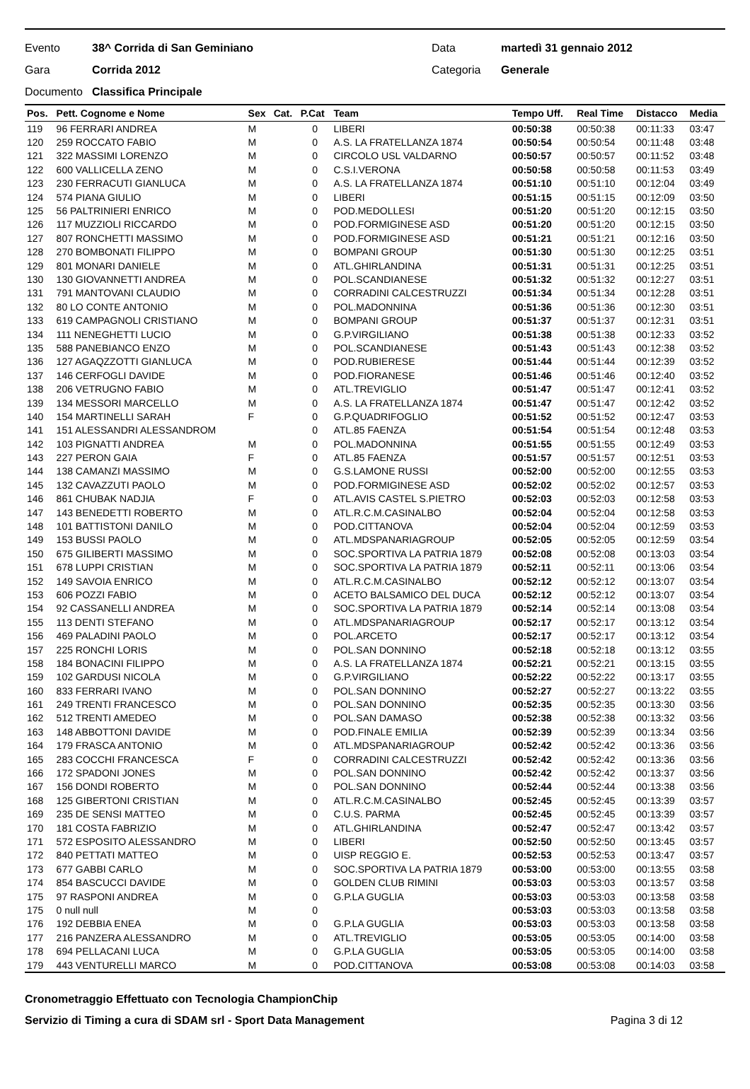Evento 38^ Corrida di San Geminiano Data martedì 31 gennaio 2012
Gara Corrida 2012 Categoria Generale
Documento Classifica Principale
| Pos. | Pett. Cognome e Nome | Sex | Cat. | P.Cat | Team | Tempo Uff. | Real Time | Distacco | Media |
| --- | --- | --- | --- | --- | --- | --- | --- | --- | --- |
| 119 | 96 FERRARI ANDREA | M | | 0 | LIBERI | 00:50:38 | 00:50:38 | 00:11:33 | 03:47 |
| 120 | 259 ROCCATO FABIO | M | | 0 | A.S. LA FRATELLANZA 1874 | 00:50:54 | 00:50:54 | 00:11:48 | 03:48 |
| 121 | 322 MASSIMI LORENZO | M | | 0 | CIRCOLO USL VALDARNO | 00:50:57 | 00:50:57 | 00:11:52 | 03:48 |
| 122 | 600 VALLICELLA ZENO | M | | 0 | C.S.I.VERONA | 00:50:58 | 00:50:58 | 00:11:53 | 03:49 |
| 123 | 230 FERRACUTI GIANLUCA | M | | 0 | A.S. LA FRATELLANZA 1874 | 00:51:10 | 00:51:10 | 00:12:04 | 03:49 |
| 124 | 574 PIANA GIULIO | M | | 0 | LIBERI | 00:51:15 | 00:51:15 | 00:12:09 | 03:50 |
| 125 | 56 PALTRINIERI ENRICO | M | | 0 | POD.MEDOLLESI | 00:51:20 | 00:51:20 | 00:12:15 | 03:50 |
| 126 | 117 MUZZIOLI RICCARDO | M | | 0 | POD.FORMIGINESE ASD | 00:51:20 | 00:51:20 | 00:12:15 | 03:50 |
| 127 | 807 RONCHETTI MASSIMO | M | | 0 | POD.FORMIGINESE ASD | 00:51:21 | 00:51:21 | 00:12:16 | 03:50 |
| 128 | 270 BOMBONATI FILIPPO | M | | 0 | BOMPANI GROUP | 00:51:30 | 00:51:30 | 00:12:25 | 03:51 |
| 129 | 801 MONARI DANIELE | M | | 0 | ATL.GHIRLANDINA | 00:51:31 | 00:51:31 | 00:12:25 | 03:51 |
| 130 | 130 GIOVANNETTI ANDREA | M | | 0 | POL.SCANDIANESE | 00:51:32 | 00:51:32 | 00:12:27 | 03:51 |
| 131 | 791 MANTOVANI CLAUDIO | M | | 0 | CORRADINI CALCESTRUZZI | 00:51:34 | 00:51:34 | 00:12:28 | 03:51 |
| 132 | 80 LO CONTE ANTONIO | M | | 0 | POL.MADONNINA | 00:51:36 | 00:51:36 | 00:12:30 | 03:51 |
| 133 | 619 CAMPAGNOLI CRISTIANO | M | | 0 | BOMPANI GROUP | 00:51:37 | 00:51:37 | 00:12:31 | 03:51 |
| 134 | 111 NENEGHETTI LUCIO | M | | 0 | G.P.VIRGILIANO | 00:51:38 | 00:51:38 | 00:12:33 | 03:52 |
| 135 | 588 PANEBIANCO ENZO | M | | 0 | POL.SCANDIANESE | 00:51:43 | 00:51:43 | 00:12:38 | 03:52 |
| 136 | 127 AGAQZZOTTI GIANLUCA | M | | 0 | POD.RUBIERESE | 00:51:44 | 00:51:44 | 00:12:39 | 03:52 |
| 137 | 146 CERFOGLI DAVIDE | M | | 0 | POD.FIORANESE | 00:51:46 | 00:51:46 | 00:12:40 | 03:52 |
| 138 | 206 VETRUGNO FABIO | M | | 0 | ATL.TREVIGLIO | 00:51:47 | 00:51:47 | 00:12:41 | 03:52 |
| 139 | 134 MESSORI MARCELLO | M | | 0 | A.S. LA FRATELLANZA 1874 | 00:51:47 | 00:51:47 | 00:12:42 | 03:52 |
| 140 | 154 MARTINELLI SARAH | F | | 0 | G.P.QUADRIFOGLIO | 00:51:52 | 00:51:52 | 00:12:47 | 03:53 |
| 141 | 151 ALESSANDRI ALESSANDROM | | | 0 | ATL.85 FAENZA | 00:51:54 | 00:51:54 | 00:12:48 | 03:53 |
| 142 | 103 PIGNATTI ANDREA | M | | 0 | POL.MADONNINA | 00:51:55 | 00:51:55 | 00:12:49 | 03:53 |
| 143 | 227 PERON GAIA | F | | 0 | ATL.85 FAENZA | 00:51:57 | 00:51:57 | 00:12:51 | 03:53 |
| 144 | 138 CAMANZI MASSIMO | M | | 0 | G.S.LAMONE RUSSI | 00:52:00 | 00:52:00 | 00:12:55 | 03:53 |
| 145 | 132 CAVAZZUTI PAOLO | M | | 0 | POD.FORMIGINESE ASD | 00:52:02 | 00:52:02 | 00:12:57 | 03:53 |
| 146 | 861 CHUBAK NADJIA | F | | 0 | ATL.AVIS CASTEL S.PIETRO | 00:52:03 | 00:52:03 | 00:12:58 | 03:53 |
| 147 | 143 BENEDETTI ROBERTO | M | | 0 | ATL.R.C.M.CASINALBO | 00:52:04 | 00:52:04 | 00:12:58 | 03:53 |
| 148 | 101 BATTISTONI DANILO | M | | 0 | POD.CITTANOVA | 00:52:04 | 00:52:04 | 00:12:59 | 03:53 |
| 149 | 153 BUSSI PAOLO | M | | 0 | ATL.MDSPANARIAGROUP | 00:52:05 | 00:52:05 | 00:12:59 | 03:54 |
| 150 | 675 GILIBERTI MASSIMO | M | | 0 | SOC.SPORTIVA LA PATRIA 1879 | 00:52:08 | 00:52:08 | 00:13:03 | 03:54 |
| 151 | 678 LUPPI CRISTIAN | M | | 0 | SOC.SPORTIVA LA PATRIA 1879 | 00:52:11 | 00:52:11 | 00:13:06 | 03:54 |
| 152 | 149 SAVOIA ENRICO | M | | 0 | ATL.R.C.M.CASINALBO | 00:52:12 | 00:52:12 | 00:13:07 | 03:54 |
| 153 | 606 POZZI FABIO | M | | 0 | ACETO BALSAMICO DEL DUCA | 00:52:12 | 00:52:12 | 00:13:07 | 03:54 |
| 154 | 92 CASSANELLI ANDREA | M | | 0 | SOC.SPORTIVA LA PATRIA 1879 | 00:52:14 | 00:52:14 | 00:13:08 | 03:54 |
| 155 | 113 DENTI STEFANO | M | | 0 | ATL.MDSPANARIAGROUP | 00:52:17 | 00:52:17 | 00:13:12 | 03:54 |
| 156 | 469 PALADINI PAOLO | M | | 0 | POL.ARCETO | 00:52:17 | 00:52:17 | 00:13:12 | 03:54 |
| 157 | 225 RONCHI LORIS | M | | 0 | POL.SAN DONNINO | 00:52:18 | 00:52:18 | 00:13:12 | 03:55 |
| 158 | 184 BONACINI FILIPPO | M | | 0 | A.S. LA FRATELLANZA 1874 | 00:52:21 | 00:52:21 | 00:13:15 | 03:55 |
| 159 | 102 GARDUSI NICOLA | M | | 0 | G.P.VIRGILIANO | 00:52:22 | 00:52:22 | 00:13:17 | 03:55 |
| 160 | 833 FERRARI IVANO | M | | 0 | POL.SAN DONNINO | 00:52:27 | 00:52:27 | 00:13:22 | 03:55 |
| 161 | 249 TRENTI FRANCESCO | M | | 0 | POL.SAN DONNINO | 00:52:35 | 00:52:35 | 00:13:30 | 03:56 |
| 162 | 512 TRENTI AMEDEO | M | | 0 | POL.SAN DAMASO | 00:52:38 | 00:52:38 | 00:13:32 | 03:56 |
| 163 | 148 ABBOTTONI DAVIDE | M | | 0 | POD.FINALE EMILIA | 00:52:39 | 00:52:39 | 00:13:34 | 03:56 |
| 164 | 179 FRASCA ANTONIO | M | | 0 | ATL.MDSPANARIAGROUP | 00:52:42 | 00:52:42 | 00:13:36 | 03:56 |
| 165 | 283 COCCHI FRANCESCA | F | | 0 | CORRADINI CALCESTRUZZI | 00:52:42 | 00:52:42 | 00:13:36 | 03:56 |
| 166 | 172 SPADONI JONES | M | | 0 | POL.SAN DONNINO | 00:52:42 | 00:52:42 | 00:13:37 | 03:56 |
| 167 | 156 DONDI ROBERTO | M | | 0 | POL.SAN DONNINO | 00:52:44 | 00:52:44 | 00:13:38 | 03:56 |
| 168 | 125 GIBERTONI CRISTIAN | M | | 0 | ATL.R.C.M.CASINALBO | 00:52:45 | 00:52:45 | 00:13:39 | 03:57 |
| 169 | 235 DE SENSI MATTEO | M | | 0 | C.U.S. PARMA | 00:52:45 | 00:52:45 | 00:13:39 | 03:57 |
| 170 | 181 COSTA FABRIZIO | M | | 0 | ATL.GHIRLANDINA | 00:52:47 | 00:52:47 | 00:13:42 | 03:57 |
| 171 | 572 ESPOSITO ALESSANDRO | M | | 0 | LIBERI | 00:52:50 | 00:52:50 | 00:13:45 | 03:57 |
| 172 | 840 PETTATI MATTEO | M | | 0 | UISP REGGIO E. | 00:52:53 | 00:52:53 | 00:13:47 | 03:57 |
| 173 | 677 GABBI CARLO | M | | 0 | SOC.SPORTIVA LA PATRIA 1879 | 00:53:00 | 00:53:00 | 00:13:55 | 03:58 |
| 174 | 854 BASCUCCI DAVIDE | M | | 0 | GOLDEN CLUB RIMINI | 00:53:03 | 00:53:03 | 00:13:57 | 03:58 |
| 175 | 97 RASPONI ANDREA | M | | 0 | G.P.LA GUGLIA | 00:53:03 | 00:53:03 | 00:13:58 | 03:58 |
| 175 | 0 null null | M | | 0 | | 00:53:03 | 00:53:03 | 00:13:58 | 03:58 |
| 176 | 192 DEBBIA ENEA | M | | 0 | G.P.LA GUGLIA | 00:53:03 | 00:53:03 | 00:13:58 | 03:58 |
| 177 | 216 PANZERA ALESSANDRO | M | | 0 | ATL.TREVIGLIO | 00:53:05 | 00:53:05 | 00:14:00 | 03:58 |
| 178 | 694 PELLACANI LUCA | M | | 0 | G.P.LA GUGLIA | 00:53:05 | 00:53:05 | 00:14:00 | 03:58 |
| 179 | 443 VENTURELLI MARCO | M | | 0 | POD.CITTANOVA | 00:53:08 | 00:53:08 | 00:14:03 | 03:58 |
Cronometraggio Effettuato con Tecnologia ChampionChip
Servizio di Timing a cura di SDAM srl - Sport Data Management Pagina 3 di 12